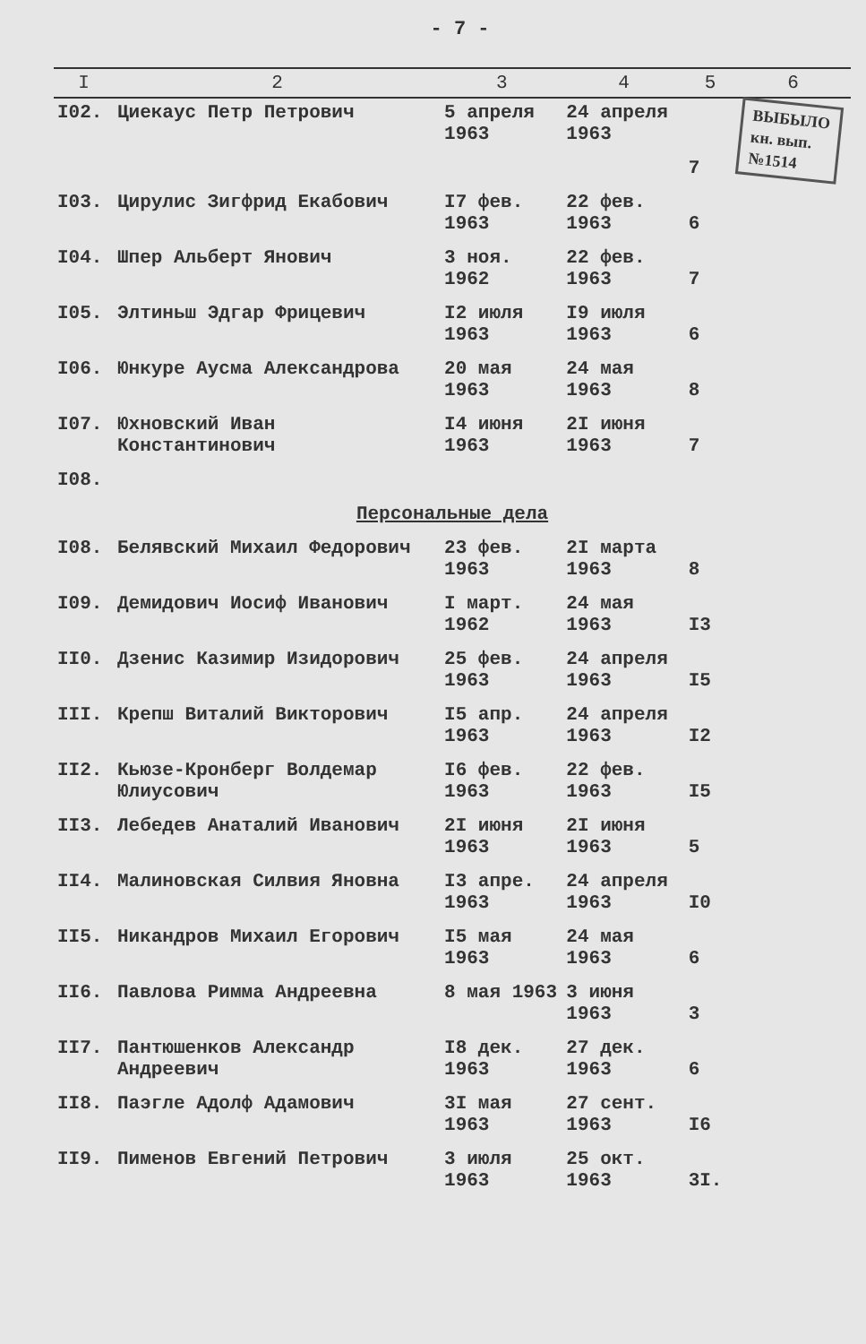- 7 -
| I | 2 | 3 | 4 | 5 | 6 |
| --- | --- | --- | --- | --- | --- |
| I02. | Циекаус Петр Петрович | 5 апреля 1963 | 24 апреля 1963 | 7 | ВЫБЫЛО кн. вып. №1514 |
| I03. | Цирулис Зигфрид Екабович | I7 фев. 1963 | 22 фев. 1963 | 6 | |
| I04. | Шпер Альберт Янович | 3 ноя. 1962 | 22 фев. 1963 | 7 | |
| I05. | Элтиньш Эдгар Фрицевич | I2 июля 1963 | I9 июля 1963 | 6 | |
| I06. | Юнкуре Аусма Александрова | 20 мая 1963 | 24 мая 1963 | 8 | |
| I07. | Юхновский Иван Константинович | I4 июня 1963 | 2I июня 1963 | 7 | |
| I08. | | | | | |
| Персональные дела | | | | | |
| I08. | Белявский Михаил Федорович | 23 фев. 1963 | 2I марта 1963 | 8 | |
| I09. | Демидович Иосиф Иванович | I март. 1962 | 24 мая 1963 | I3 | |
| II0. | Дзенис Казимир Изидорович | 25 фев. 1963 | 24 апреля 1963 | I5 | |
| III. | Крепш Виталий Викторович | I5 апр. 1963 | 24 апреля 1963 | I2 | |
| II2. | Кьюзе-Кронберг Волдемар Юлиусович | I6 фев. 1963 | 22 фев. 1963 | I5 | |
| II3. | Лебедев Анаталий Иванович | 2I июня 1963 | 2I июня 1963 | 5 | |
| II4. | Малиновская Силвия Яновна | I3 апре. 1963 | 24 апреля 1963 | I0 | |
| II5. | Никандров Михаил Егорович | I5 мая 1963 | 24 мая 1963 | 6 | |
| II6. | Павлова Римма Андреевна | 8 мая 1963 | 3 июня 1963 | 3 | |
| II7. | Пантюшенков Александр Андреевич | I8 дек. 1963 | 27 дек. 1963 | 6 | |
| II8. | Паэгле Адолф Адамович | 3I мая 1963 | 27 сент. 1963 | I6 | |
| II9. | Пименов Евгений Петрович | 3 июля 1963 | 25 окт. 1963 | 3I. | |